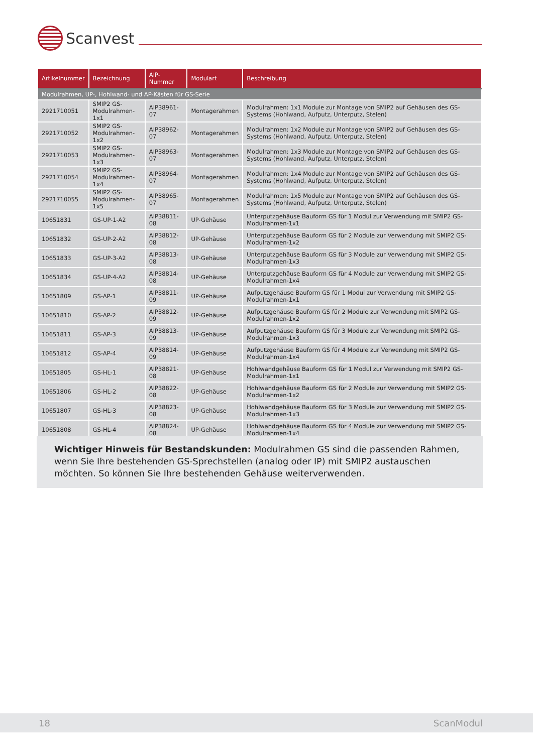Scanvest
| Artikelnummer | Bezeichnung | AIP-Nummer | Modulart | Beschreibung |
| --- | --- | --- | --- | --- |
| Modulrahmen, UP-, Hohlwand- und AP-Kästen für GS-Serie | | | | |
| 2921710051 | SMIP2 GS- Modulrahmen-1x1 | AIP38961-07 | Montagerahmen | Modulrahmen: 1x1 Module zur Montage von SMIP2 auf Gehäusen des GS-Systems (Hohlwand, Aufputz, Unterputz, Stelen) |
| 2921710052 | SMIP2 GS- Modulrahmen-1x2 | AIP38962-07 | Montagerahmen | Modulrahmen: 1x2 Module zur Montage von SMIP2 auf Gehäusen des GS-Systems (Hohlwand, Aufputz, Unterputz, Stelen) |
| 2921710053 | SMIP2 GS- Modulrahmen-1x3 | AIP38963-07 | Montagerahmen | Modulrahmen: 1x3 Module zur Montage von SMIP2 auf Gehäusen des GS-Systems (Hohlwand, Aufputz, Unterputz, Stelen) |
| 2921710054 | SMIP2 GS- Modulrahmen-1x4 | AIP38964-07 | Montagerahmen | Modulrahmen: 1x4 Module zur Montage von SMIP2 auf Gehäusen des GS-Systems (Hohlwand, Aufputz, Unterputz, Stelen) |
| 2921710055 | SMIP2 GS- Modulrahmen-1x5 | AIP38965-07 | Montagerahmen | Modulrahmen: 1x5 Module zur Montage von SMIP2 auf Gehäusen des GS-Systems (Hohlwand, Aufputz, Unterputz, Stelen) |
| 10651831 | GS-UP-1-A2 | AIP38811-08 | UP-Gehäuse | Unterputzgehäuse Bauform GS für 1 Modul zur Verwendung mit SMIP2 GS-Modulrahmen-1x1 |
| 10651832 | GS-UP-2-A2 | AIP38812-08 | UP-Gehäuse | Unterputzgehäuse Bauform GS für 2 Module zur Verwendung mit SMIP2 GS-Modulrahmen-1x2 |
| 10651833 | GS-UP-3-A2 | AIP38813-08 | UP-Gehäuse | Unterputzgehäuse Bauform GS für 3 Module zur Verwendung mit SMIP2 GS-Modulrahmen-1x3 |
| 10651834 | GS-UP-4-A2 | AIP38814-08 | UP-Gehäuse | Unterputzgehäuse Bauform GS für 4 Module zur Verwendung mit SMIP2 GS-Modulrahmen-1x4 |
| 10651809 | GS-AP-1 | AIP38811-09 | UP-Gehäuse | Aufputzgehäuse Bauform GS für 1 Modul zur Verwendung mit SMIP2 GS-Modulrahmen-1x1 |
| 10651810 | GS-AP-2 | AIP38812-09 | UP-Gehäuse | Aufputzgehäuse Bauform GS für 2 Module zur Verwendung mit SMIP2 GS-Modulrahmen-1x2 |
| 10651811 | GS-AP-3 | AIP38813-09 | UP-Gehäuse | Aufputzgehäuse Bauform GS für 3 Module zur Verwendung mit SMIP2 GS-Modulrahmen-1x3 |
| 10651812 | GS-AP-4 | AIP38814-09 | UP-Gehäuse | Aufputzgehäuse Bauform GS für 4 Module zur Verwendung mit SMIP2 GS-Modulrahmen-1x4 |
| 10651805 | GS-HL-1 | AIP38821-08 | UP-Gehäuse | Hohlwandgehäuse Bauform GS für 1 Modul zur Verwendung mit SMIP2 GS-Modulrahmen-1x1 |
| 10651806 | GS-HL-2 | AIP38822-08 | UP-Gehäuse | Hohlwandgehäuse Bauform GS für 2 Module zur Verwendung mit SMIP2 GS-Modulrahmen-1x2 |
| 10651807 | GS-HL-3 | AIP38823-08 | UP-Gehäuse | Hohlwandgehäuse Bauform GS für 3 Module zur Verwendung mit SMIP2 GS-Modulrahmen-1x3 |
| 10651808 | GS-HL-4 | AIP38824-08 | UP-Gehäuse | Hohlwandgehäuse Bauform GS für 4 Module zur Verwendung mit SMIP2 GS-Modulrahmen-1x4 |
Wichtiger Hinweis für Bestandskunden: Modulrahmen GS sind die passenden Rahmen, wenn Sie Ihre bestehenden GS-Sprechstellen (analog oder IP) mit SMIP2 austauschen möchten. So können Sie Ihre bestehenden Gehäuse weiterverwenden.
18 ScanModul